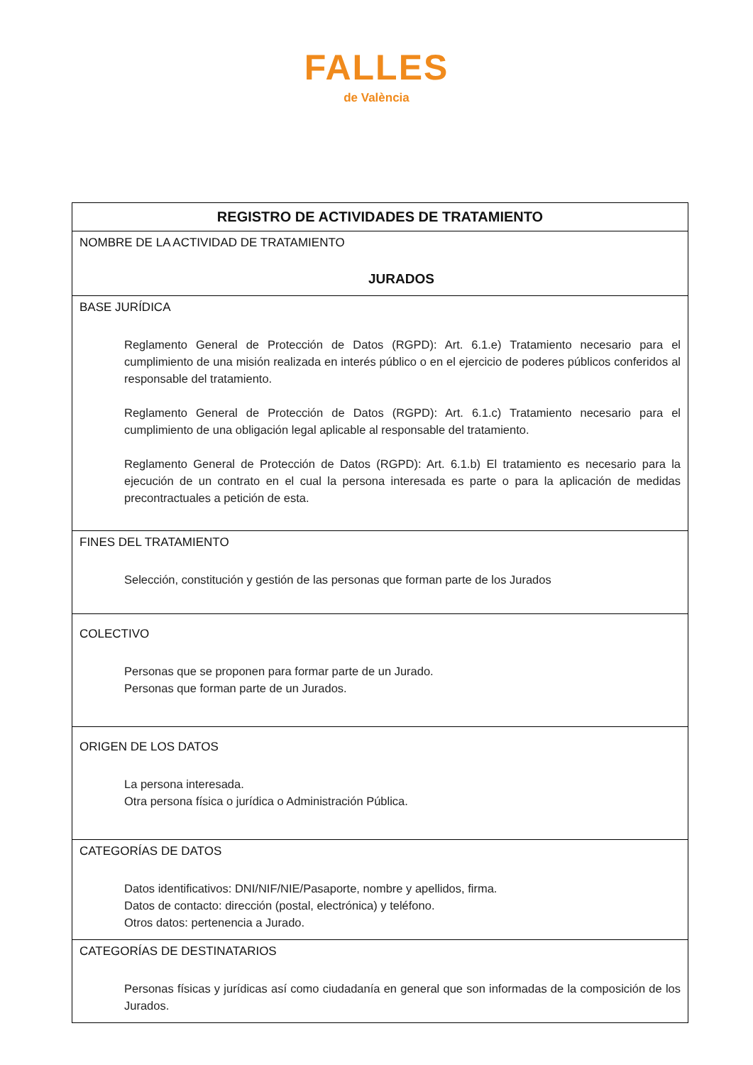FALLES
de València
| REGISTRO DE ACTIVIDADES DE TRATAMIENTO |
| --- |
| NOMBRE DE LA ACTIVIDAD DE TRATAMIENTO JURADOS |
| BASE JURÍDICA Reglamento General de Protección de Datos (RGPD): Art. 6.1.e) Tratamiento necesario para el cumplimiento de una misión realizada en interés público o en el ejercicio de poderes públicos conferidos al responsable del tratamiento. Reglamento General de Protección de Datos (RGPD): Art. 6.1.c) Tratamiento necesario para el cumplimiento de una obligación legal aplicable al responsable del tratamiento. Reglamento General de Protección de Datos (RGPD): Art. 6.1.b) El tratamiento es necesario para la ejecución de un contrato en el cual la persona interesada es parte o para la aplicación de medidas precontractuales a petición de esta. |
| FINES DEL TRATAMIENTO Selección, constitución y gestión de las personas que forman parte de los Jurados |
| COLECTIVO Personas que se proponen para formar parte de un Jurado. Personas que forman parte de un Jurados. |
| ORIGEN DE LOS DATOS La persona interesada. Otra persona física o jurídica o Administración Pública. |
| CATEGORÍAS DE DATOS Datos identificativos: DNI/NIF/NIE/Pasaporte, nombre y apellidos, firma. Datos de contacto: dirección (postal, electrónica) y teléfono. Otros datos: pertenencia a Jurado. |
| CATEGORÍAS DE DESTINATARIOS Personas físicas y jurídicas así como ciudadanía en general que son informadas de la composición de los Jurados. |